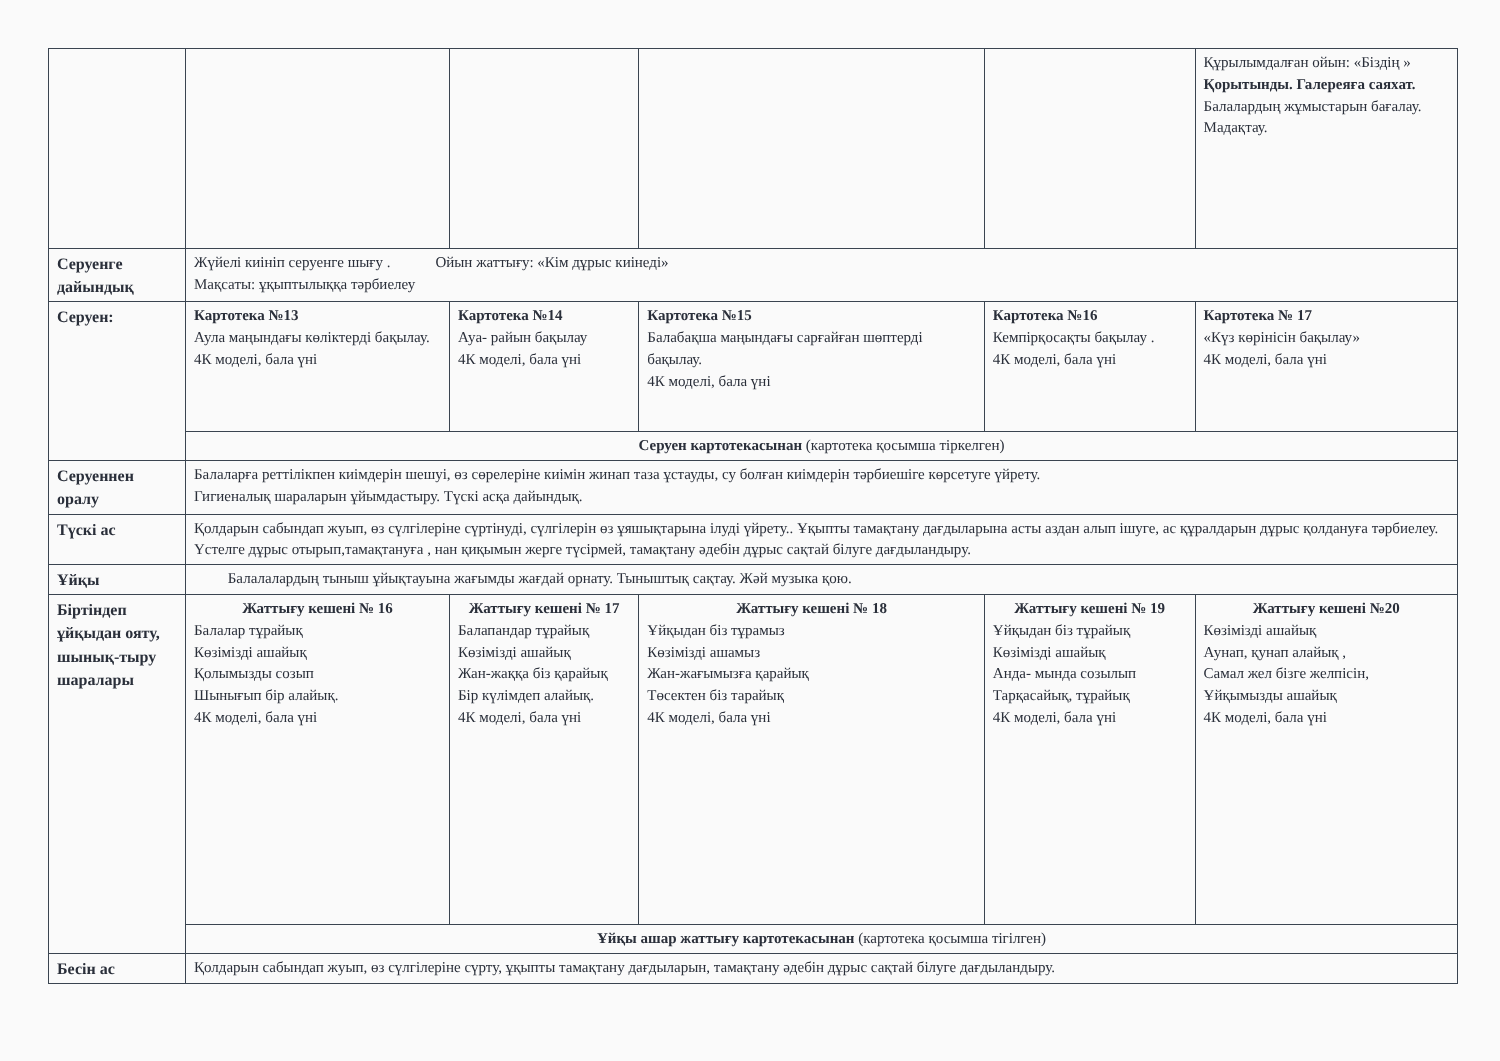| | | | | | Құрылымдалған ойын: «Біздің » Қорытынды. Галереяға саяхат. Балалардың жұмыстарын бағалау. Мадақтау. |
| Серуенге дайындық | Жүйелі киініп серуенге шығу . Ойын жаттығу: «Кім дұрыс киінеді» Мақсаты: ұқыптылыққа тәрбиелеу | | | | |
| Серуен: | Картотека №13 Аула маңындағы көліктерді бақылау. 4К моделі, бала үні | Картотека №14 Ауа- райын бақылау 4К моделі, бала үні | Картотека №15 Балабақша маңындағы сарғайған шөптерді бақылау. 4К моделі, бала үні | Картотека №16 Кемпірқосақты бақылау . 4К моделі, бала үні | Картотека № 17 «Күз көрінісін бақылау» 4К моделі, бала үні |
| | Серуен картотекасынан (картотека қосымша тіркелген) | | | | |
| Серуеннен оралу | Балаларға реттілікпен киімдерін шешуі, өз сөрелеріне киімін жинап таза ұстауды, су болған киімдерін тәрбиешіге көрсетуге үйрету. Гигиеналық шараларын ұйымдастыру. Түскі асқа дайындық. | | | | |
| Түскі ас | Қолдарын сабындап жуып, өз сүлгілеріне сүртінуді, сүлгілерін өз ұяшықтарына ілуді үйрету.. Ұқыпты тамақтану дағдыларына асты аздан алып ішуге, ас құралдарын дұрыс қолдануға тәрбиелеу. Үстелге дұрыс отырып,тамақтануға , нан қиқымын жерге түсірмей, тамақтану әдебін дұрыс сақтай білуге дағдыландыру. | | | | |
| Ұйқы | Балалалардың тыныш ұйықтауына жағымды жағдай орнату. Тыныштық сақтау. Жәй музыка қою. | | | | |
| Біртіндеп ұйқыдан ояту, шынық-тыру шаралары | Жаттығу кешені № 16 Балалар тұрайық Көзімізді ашайық Қолымызды созып Шынығып бір алайық. 4К моделі, бала үні | Жаттығу кешені № 17 Балапандар тұрайық Көзімізді ашайық Жан-жаққа біз қарайық Бір күлімдеп алайық. 4К моделі, бала үні | Жаттығу кешені № 18 Ұйқыдан біз тұрамыз Көзімізді ашамыз Жан-жағымызға қарайық Төсектен біз тарайық 4К моделі, бала үні | Жаттығу кешені № 19 Ұйқыдан біз тұрайық Көзімізді ашайық Анда- мында созылып Тарқасайық, тұрайық 4К моделі, бала үні | Жаттығу кешені №20 Көзімізді ашайық Аунап, қунап алайық , Самал жел бізге желпісін, Ұйқымызды ашайық 4К моделі, бала үні |
| | Ұйқы ашар жаттығу картотекасынан (картотека қосымша тігілген) | | | | |
| Бесін ас | Қолдарын сабындап жуып, өз сүлгілеріне сүрту, ұқыпты тамақтану дағдыларын, тамақтану әдебін дұрыс сақтай білуге дағдыландыру. | | | | |